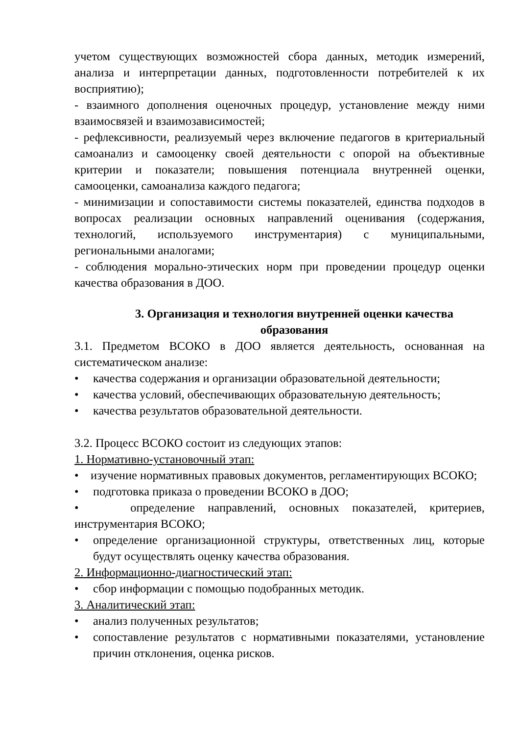учетом существующих возможностей сбора данных, методик измерений, анализа и интерпретации данных, подготовленности потребителей к их восприятию);
- взаимного дополнения оценочных процедур, установление между ними взаимосвязей и взаимозависимостей;
- рефлексивности, реализуемый через включение педагогов в критериальный самоанализ и самооценку своей деятельности с опорой на объективные критерии и показатели; повышения потенциала внутренней оценки, самооценки, самоанализа каждого педагога;
- минимизации и сопоставимости системы показателей, единства подходов в вопросах реализации основных направлений оценивания (содержания, технологий, используемого инструментария) с муниципальными, региональными аналогами;
- соблюдения морально-этических норм при проведении процедур оценки качества образования в ДОО.
3. Организация и технология внутренней оценки качества образования
3.1. Предметом ВСОКО в ДОО является деятельность, основанная на систематическом анализе:
• качества содержания и организации образовательной деятельности;
• качества условий, обеспечивающих образовательную деятельность;
• качества результатов образовательной деятельности.
3.2. Процесс ВСОКО состоит из следующих этапов:
1. Нормативно-установочный этап:
• изучение нормативных правовых документов, регламентирующих ВСОКО;
• подготовка приказа о проведении ВСОКО в ДОО;
• определение направлений, основных показателей, критериев, инструментария ВСОКО;
• определение организационной структуры, ответственных лиц, которые будут осуществлять оценку качества образования.
2. Информационно-диагностический этап:
• сбор информации с помощью подобранных методик.
3. Аналитический этап:
• анализ полученных результатов;
• сопоставление результатов с нормативными показателями, установление причин отклонения, оценка рисков.